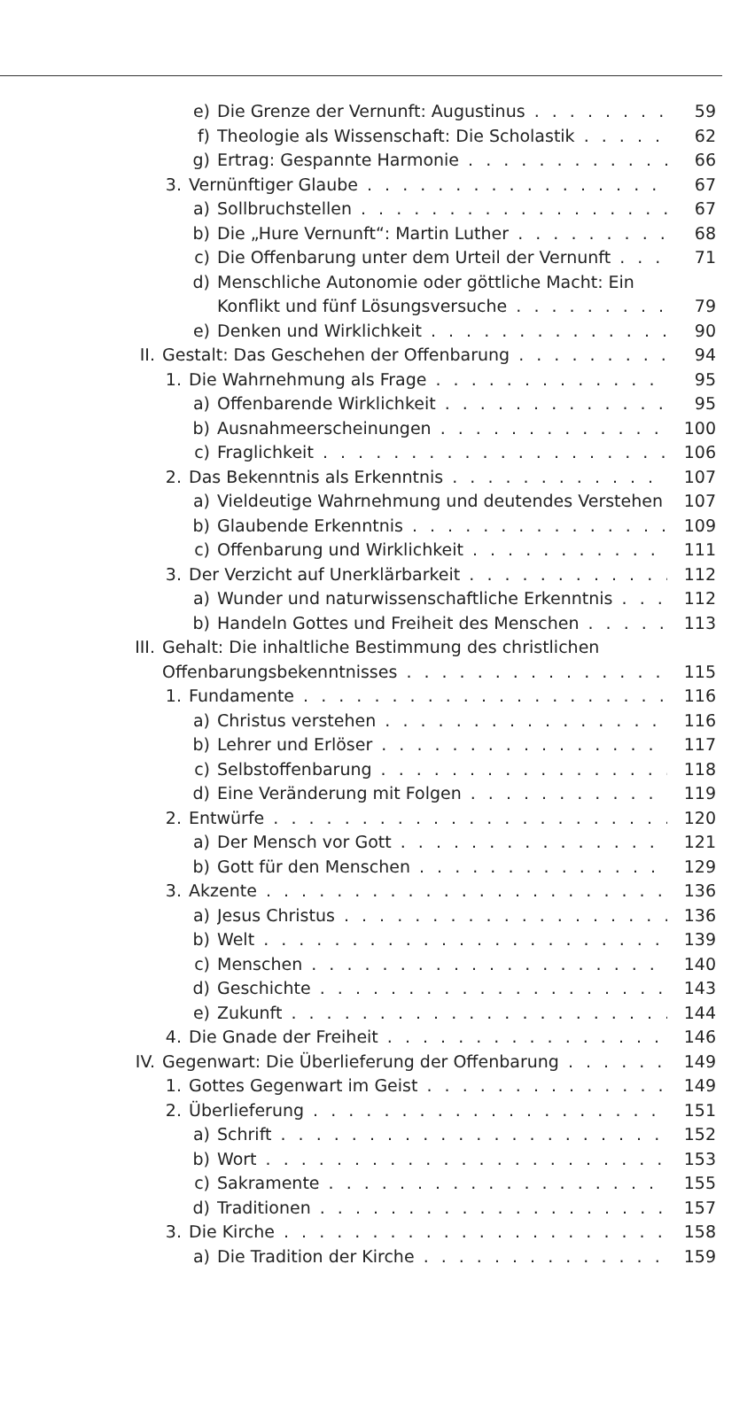e) Die Grenze der Vernunft: Augustinus 59
f) Theologie als Wissenschaft: Die Scholastik 62
g) Ertrag: Gespannte Harmonie 66
3. Vernünftiger Glaube 67
a) Sollbruchstellen 67
b) Die „Hure Vernunft“: Martin Luther 68
c) Die Offenbarung unter dem Urteil der Vernunft 71
d) Menschliche Autonomie oder göttliche Macht: Ein
Konflikt und fünf Lösungsversuche 79
e) Denken und Wirklichkeit 90
II. Gestalt: Das Geschehen der Offenbarung 94
1. Die Wahrnehmung als Frage 95
a) Offenbarende Wirklichkeit 95
b) Ausnahmeerscheinungen 100
c) Fraglichkeit 106
2. Das Bekenntnis als Erkenntnis 107
a) Vieldeutige Wahrnehmung und deutendes Verstehen 107
b) Glaubende Erkenntnis 109
c) Offenbarung und Wirklichkeit 111
3. Der Verzicht auf Unerklärbarkeit 112
a) Wunder und naturwissenschaftliche Erkenntnis 112
b) Handeln Gottes und Freiheit des Menschen 113
III. Gehalt: Die inhaltliche Bestimmung des christlichen
Offenbarungsbekenntnisses 115
1. Fundamente 116
a) Christus verstehen 116
b) Lehrer und Erlöser 117
c) Selbstoffenbarung 118
d) Eine Veränderung mit Folgen 119
2. Entwürfe 120
a) Der Mensch vor Gott 121
b) Gott für den Menschen 129
3. Akzente 136
a) Jesus Christus 136
b) Welt 139
c) Menschen 140
d) Geschichte 143
e) Zukunft 144
4. Die Gnade der Freiheit 146
IV. Gegenwart: Die Überlieferung der Offenbarung 149
1. Gottes Gegenwart im Geist 149
2. Überlieferung 151
a) Schrift 152
b) Wort 153
c) Sakramente 155
d) Traditionen 157
3. Die Kirche 158
a) Die Tradition der Kirche 159